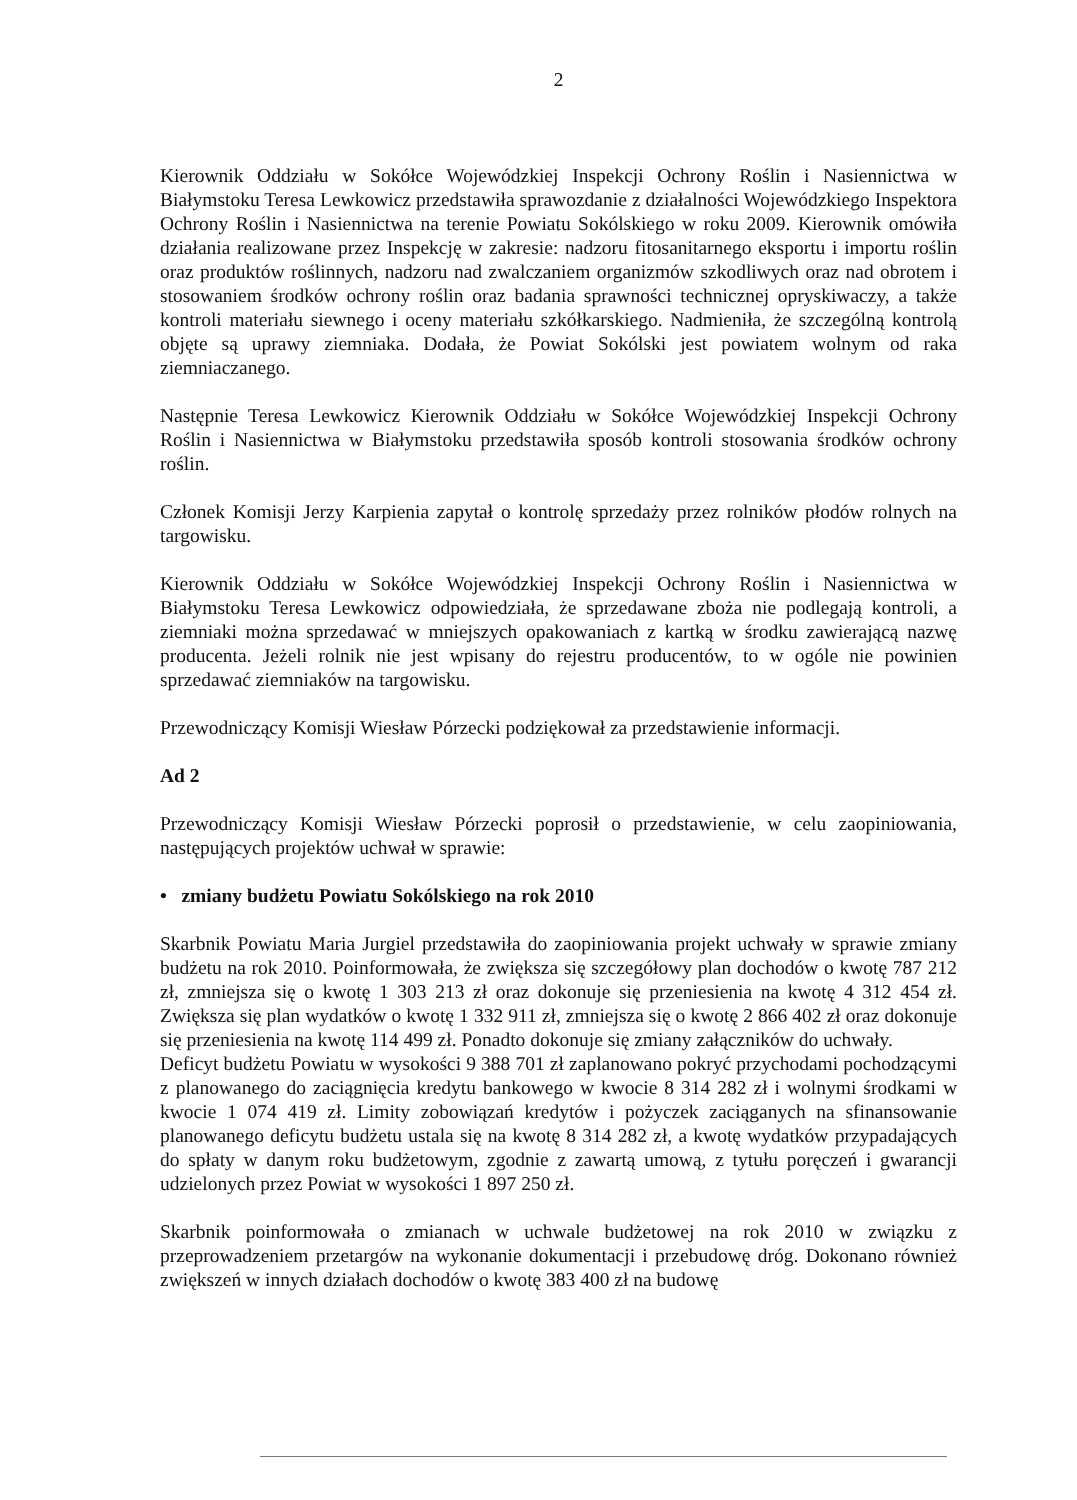2
Kierownik Oddziału w Sokółce Wojewódzkiej Inspekcji Ochrony Roślin i Nasiennictwa w Białymstoku Teresa Lewkowicz przedstawiła sprawozdanie z działalności Wojewódzkiego Inspektora Ochrony Roślin i Nasiennictwa na terenie Powiatu Sokólskiego w roku 2009. Kierownik omówiła działania realizowane przez Inspekcję w zakresie: nadzoru fitosanitarnego eksportu i importu roślin oraz produktów roślinnych, nadzoru nad zwalczaniem organizmów szkodliwych oraz nad obrotem i stosowaniem środków ochrony roślin oraz badania sprawności technicznej opryskiwaczy, a także kontroli materiału siewnego i oceny materiału szkółkarskiego. Nadmieniła, że szczególną kontrolą objęte są uprawy ziemniaka. Dodała, że Powiat Sokólski jest powiatem wolnym od raka ziemniaczanego.
Następnie Teresa Lewkowicz Kierownik Oddziału w Sokółce Wojewódzkiej Inspekcji Ochrony Roślin i Nasiennictwa w Białymstoku przedstawiła sposób kontroli stosowania środków ochrony roślin.
Członek Komisji Jerzy Karpienia zapytał o kontrolę sprzedaży przez rolników płodów rolnych na targowisku.
Kierownik Oddziału w Sokółce Wojewódzkiej Inspekcji Ochrony Roślin i Nasiennictwa w Białymstoku Teresa Lewkowicz odpowiedziała, że sprzedawane zboża nie podlegają kontroli, a ziemniaki można sprzedawać w mniejszych opakowaniach z kartką w środku zawierającą nazwę producenta. Jeżeli rolnik nie jest wpisany do rejestru producentów, to w ogóle nie powinien sprzedawać ziemniaków na targowisku.
Przewodniczący Komisji Wiesław Pórzecki podziękował za przedstawienie informacji.
Ad 2
Przewodniczący Komisji Wiesław Pórzecki poprosił o przedstawienie, w celu zaopiniowania, następujących projektów uchwał w sprawie:
• zmiany budżetu Powiatu Sokólskiego na rok 2010
Skarbnik Powiatu Maria Jurgiel przedstawiła do zaopiniowania projekt uchwały w sprawie zmiany budżetu na rok 2010. Poinformowała, że zwiększa się szczegółowy plan dochodów o kwotę 787 212 zł, zmniejsza się o kwotę 1 303 213 zł oraz dokonuje się przeniesienia na kwotę 4 312 454 zł. Zwiększa się plan wydatków o kwotę 1 332 911 zł, zmniejsza się o kwotę 2 866 402 zł oraz dokonuje się przeniesienia na kwotę 114 499 zł. Ponadto dokonuje się zmiany załączników do uchwały.
Deficyt budżetu Powiatu w wysokości 9 388 701 zł zaplanowano pokryć przychodami pochodzącymi z planowanego do zaciągnięcia kredytu bankowego w kwocie 8 314 282 zł i wolnymi środkami w kwocie 1 074 419 zł. Limity zobowiązań kredytów i pożyczek zaciąganych na sfinansowanie planowanego deficytu budżetu ustala się na kwotę 8 314 282 zł, a kwotę wydatków przypadających do spłaty w danym roku budżetowym, zgodnie z zawartą umową, z tytułu poręczeń i gwarancji udzielonych przez Powiat w wysokości 1 897 250 zł.
Skarbnik poinformowała o zmianach w uchwale budżetowej na rok 2010 w związku z przeprowadzeniem przetargów na wykonanie dokumentacji i przebudowę dróg. Dokonano również zwiększeń w innych działach dochodów o kwotę 383 400 zł na budowę